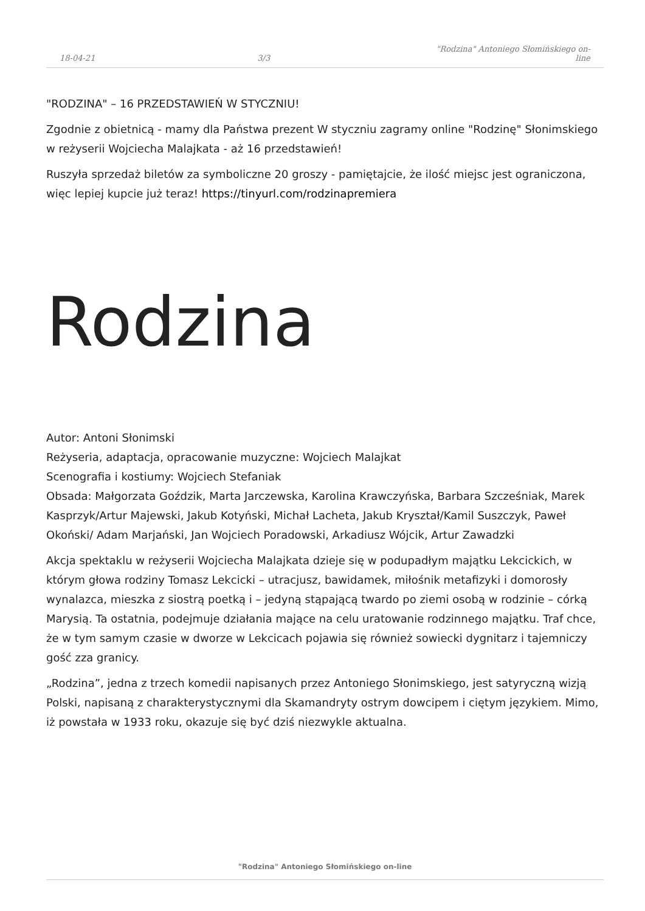18-04-21
3/3
"Rodzina" Antoniego Słomińskiego on-line
"RODZINA" – 16 PRZEDSTAWIEŃ W STYCZNIU!
Zgodnie z obietnicą - mamy dla Państwa prezent W styczniu zagramy online "Rodzinę" Słonimskiego w reżyserii Wojciecha Malajkata - aż 16 przedstawień!
Ruszyła sprzedaż biletów za symboliczne 20 groszy - pamiętajcie, że ilość miejsc jest ograniczona, więc lepiej kupcie już teraz! https://tinyurl.com/rodzinapremiera
Rodzina
Autor: Antoni Słonimski
Reżyseria, adaptacja, opracowanie muzyczne: Wojciech Malajkat
Scenografia i kostiumy: Wojciech Stefaniak
Obsada: Małgorzata Goździk, Marta Jarczewska, Karolina Krawczyńska, Barbara Szcześniak, Marek Kasprzyk/Artur Majewski, Jakub Kotyński, Michał Lacheta, Jakub Kryształ/Kamil Suszczyk, Paweł Okoński/ Adam Marjański, Jan Wojciech Poradowski, Arkadiusz Wójcik, Artur Zawadzki
Akcja spektaklu w reżyserii Wojciecha Malajkata dzieje się w podupadłym majątku Lekcickich, w którym głowa rodziny Tomasz Lekcicki – utracjusz, bawidamek, miłośnik metafizyki i domorosły wynalazca, mieszka z siostrą poetką i – jedyną stąpającą twardo po ziemi osobą w rodzinie – córką Marysią. Ta ostatnia, podejmuje działania mające na celu uratowanie rodzinnego majątku. Traf chce, że w tym samym czasie w dworze w Lekcicach pojawia się również sowiecki dygnitarz i tajemniczy gość zza granicy.
„Rodzina”, jedna z trzech komedii napisanych przez Antoniego Słonimskiego, jest satyryczną wizją Polski, napisaną z charakterystycznymi dla Skamandryty ostrym dowcipem i ciętym językiem. Mimo, iż powstała w 1933 roku, okazuje się być dziś niezwykle aktualna.
"Rodzina" Antoniego Słomińskiego on-line